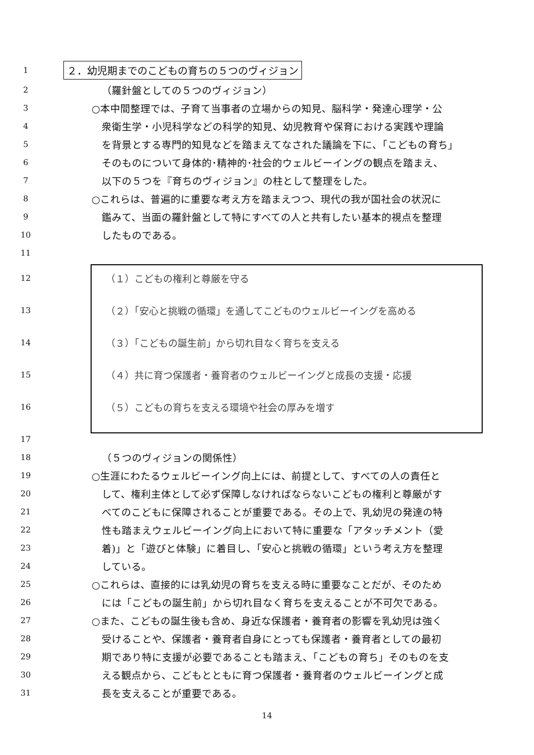1 ２．幼児期までのこどもの育ちの５つのヴィジョン
2 （羅針盤としての５つのヴィジョン）
3 ○本中間整理では、子育て当事者の立場からの知見、脳科学・発達心理学・公
4 衆衛生学・小児科学などの科学的知見、幼児教育や保育における実践や理論
5 を背景とする専門的知見などを踏まえてなされた議論を下に､「こどもの育ち」
6 そのものについて身体的･精神的･社会的ウェルビーイングの観点を踏まえ、
7 以下の５つを『育ちのヴィジョン』の柱として整理をした。
8 ○これらは、普遍的に重要な考え方を踏まえつつ、現代の我が国社会の状況に
9 鑑みて、当面の羅針盤として特にすべての人と共有したい基本的視点を整理
10 したものである。
11
12 （１）こどもの権利と尊厳を守る
13 （２）｢安心と挑戦の循環」を通してこどものウェルビーイングを高める
14 （３）｢こどもの誕生前」から切れ目なく育ちを支える
15 （４）共に育つ保護者・養育者のウェルビーイングと成長の支援・応援
16 （５）こどもの育ちを支える環境や社会の厚みを増す
17
18 （５つのヴィジョンの関係性）
19 ○生涯にわたるウェルビーイング向上には、前提として、すべての人の責任と
20 して、権利主体として必ず保障しなければならないこどもの権利と尊厳がす
21 べてのこどもに保障されることが重要である。その上で、乳幼児の発達の特
22 性も踏まえウェルビーイング向上において特に重要な「アタッチメント（愛
23 着)」と「遊びと体験」に着目し､「安心と挑戦の循環」という考え方を整理
24 している。
25 ○これらは、直接的には乳幼児の育ちを支える時に重要なことだが、そのため
26 には「こどもの誕生前」から切れ目なく育ちを支えることが不可欠である。
27 ○また、こどもの誕生後も含め、身近な保護者・養育者の影響を乳幼児は強く
28 受けることや、保護者・養育者自身にとっても保護者・養育者としての最初
29 期であり特に支援が必要であることも踏まえ､「こどもの育ち」そのものを支
30 える観点から、こどもとともに育つ保護者・養育者のウェルビーイングと成
31 長を支えることが重要である。
14